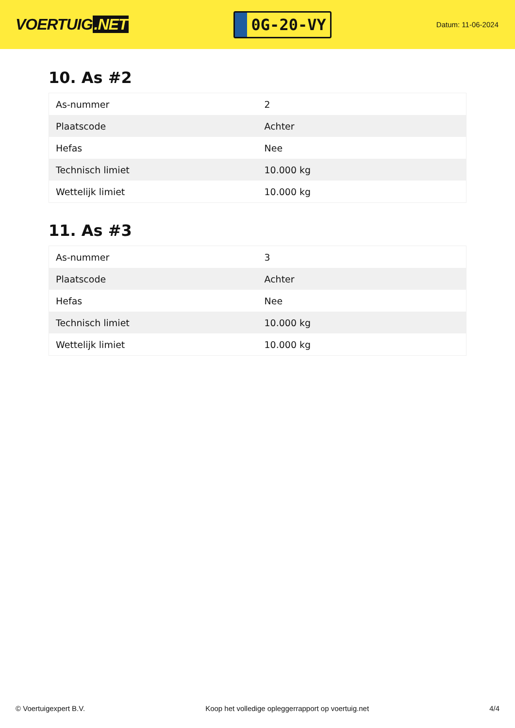VOERTUIG.NET
0G-20-VY
Datum: 11-06-2024
10. As #2
| As-nummer | 2 |
| Plaatscode | Achter |
| Hefas | Nee |
| Technisch limiet | 10.000 kg |
| Wettelijk limiet | 10.000 kg |
11. As #3
| As-nummer | 3 |
| Plaatscode | Achter |
| Hefas | Nee |
| Technisch limiet | 10.000 kg |
| Wettelijk limiet | 10.000 kg |
© Voertuigexpert B.V. Koop het volledige opleggerrapport op voertuig.net 4/4